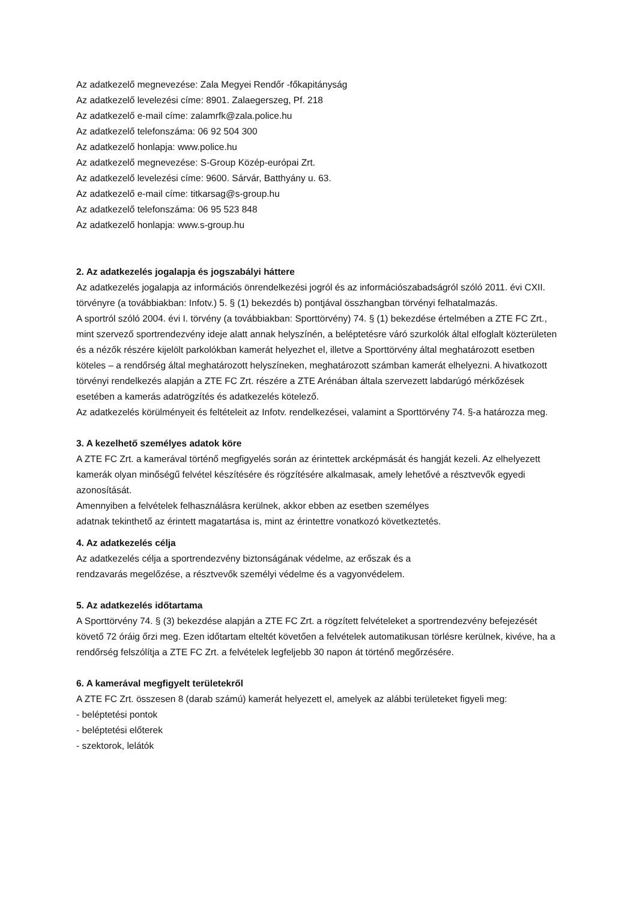Az adatkezelő megnevezése: Zala Megyei Rendőr -főkapitányság
Az adatkezelő levelezési címe: 8901. Zalaegerszeg, Pf. 218
Az adatkezelő e-mail címe: zalamrfk@zala.police.hu
Az adatkezelő telefonszáma: 06 92 504 300
Az adatkezelő honlapja: www.police.hu
Az adatkezelő megnevezése: S-Group Közép-európai Zrt.
Az adatkezelő levelezési címe: 9600. Sárvár, Batthyány u. 63.
Az adatkezelő e-mail címe: titkarsag@s-group.hu
Az adatkezelő telefonszáma: 06 95 523 848
Az adatkezelő honlapja: www.s-group.hu
2. Az adatkezelés jogalapja és jogszabályi háttere
Az adatkezelés jogalapja az információs önrendelkezési jogról és az információszabadságról szóló 2011. évi CXII. törvényre (a továbbiakban: Infotv.) 5. § (1) bekezdés b) pontjával összhangban törvényi felhatalmazás.
A sportról szóló 2004. évi I. törvény (a továbbiakban: Sporttörvény) 74. § (1) bekezdése értelmében a ZTE FC Zrt., mint szervező sportrendezvény ideje alatt annak helyszínén, a beléptetésre váró szurkolók által elfoglalt közterületen és a nézők részére kijelölt parkolókban kamerát helyezhet el, illetve a Sporttörvény által meghatározott esetben köteles – a rendőrség által meghatározott helyszíneken, meghatározott számban kamerát elhelyezni. A hivatkozott törvényi rendelkezés alapján a ZTE FC Zrt. részére a ZTE Arénában általa szervezett labdarúgó mérkőzések esetében a kamerás adatrögzítés és adatkezelés kötelező.
Az adatkezelés körülményeit és feltételeit az Infotv. rendelkezései, valamint a Sporttörvény 74. §-a határozza meg.
3. A kezelhető személyes adatok köre
A ZTE FC Zrt. a kamerával történő megfigyelés során az érintettek arcképmását és hangját kezeli. Az elhelyezett kamerák olyan minőségű felvétel készítésére és rögzítésére alkalmasak, amely lehetővé a résztvevők egyedi azonosítását.
Amennyiben a felvételek felhasználásra kerülnek, akkor ebben az esetben személyes
adatnak tekinthető az érintett magatartása is, mint az érintettre vonatkozó következtetés.
4. Az adatkezelés célja
Az adatkezelés célja a sportrendezvény biztonságának védelme, az erőszak és a
rendzavarás megelőzése, a résztvevők személyi védelme és a vagyonvédelem.
5. Az adatkezelés időtartama
A Sporttörvény 74. § (3) bekezdése alapján a ZTE FC Zrt. a rögzített felvételeket a sportrendezvény befejezését követő 72 óráig őrzi meg. Ezen időtartam elteltét követően a felvételek automatikusan törlésre kerülnek, kivéve, ha a rendőrség felszólítja a ZTE FC Zrt. a felvételek legfeljebb 30 napon át történő megőrzésére.
6. A kamerával megfigyelt területekről
A ZTE FC Zrt. összesen 8 (darab számú) kamerát helyezett el, amelyek az alábbi területeket figyeli meg:
- beléptetési pontok
- beléptetési előterek
- szektorok, lelátók